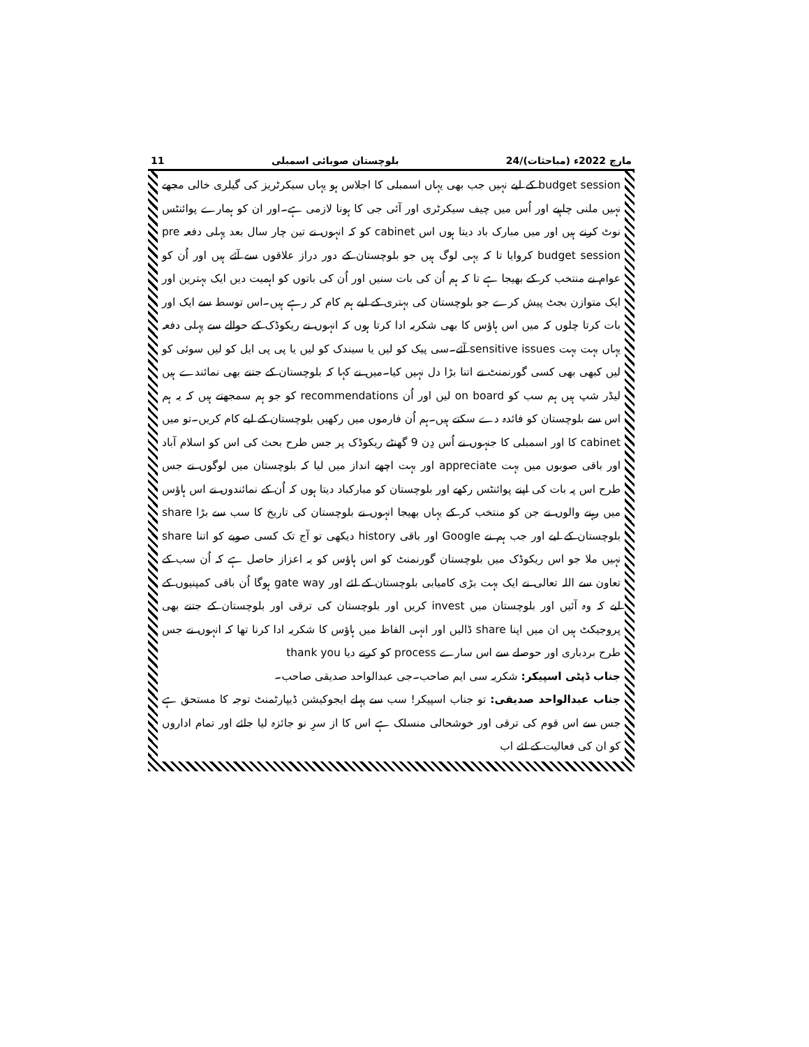11 بلوچستان صوبائی اسمبلی 24/مارچ 2022ء (مباحثات)
budget session کے لیے نہیں جب بھی یہاں اسمبلی کا اجلاس ہو یہاں سیکرٹریز کی گیلری خالی مجھے نہیں ملنی چاہیے اور اُس میں چیف سیکرٹری اور آئی جی کا ہونا لازمی ہے۔اور ان کو ہمارے پوائنٹس نوٹ کرنے ہیں اور میں مبارک باد دیتا ہوں اس cabinet کو کہ انہوں نے تین چار سال بعد پہلی دفعہ pre budget session کروایا تا کہ یہی لوگ ہیں جو بلوچستان کے دور دراز علاقوں سے آئے ہیں اور اُن کو عوام نے منتخب کر کے بھیجا ہے تا کہ ہم اُن کی بات سنیں اور اُن کی باتوں کو اہمیت دیں ایک بہترین اور ایک متوازن بجٹ پیش کرے جو بلوچستان کی بہتری کے لیے ہم کام کر رہے ہیں۔اس توسط سے ایک اور بات کرتا چلوں کہ میں اس ہاؤس کا بھی شکریہ ادا کرتا ہوں کہ انہوں نے ریکوڈک کے حوالے سے پہلی دفعہ یہاں بہت بہت sensitive issues آئے۔سی پیک کو لیں یا سیندک کو لیں یا پی پی ایل کو لیں سوئی کو لیں کبھی بھی کسی گورنمنٹ نے اتنا بڑا دل نہیں کیا۔میں نے کہا کہ بلوچستان کے جتنے بھی نمائندے ہیں لیڈر شپ ہیں ہم سب کو on board لیں اور اُن recommendations کو جو ہم سمجھتے ہیں کہ یہ ہم اس سے بلوچستان کو فائدہ دے سکتے ہیں۔ہم اُن فارموں میں رکھیں بلوچستان کے لیے کام کریں۔تو میں cabinet کا اور اسمبلی کا جنہوں نے اُس دِن 9 گھنٹے ریکوڈک پر جس طرح بحث کی اس کو اسلام آباد اور باقی صوبوں میں بہت appreciate اور بہت اچھے انداز میں لیا کہ بلوچستان میں لوگوں نے جس طرح اس پہ بات کی اپنے پوائنٹس رکھے اور بلوچستان کو مبارکباد دیتا ہوں کہ اُن کے نمائندوں نے اس ہاؤس میں رہنے والوں نے جن کو منتخب کر کے یہاں بھیجا انہوں نے بلوچستان کی تاریخ کا سب سے بڑا share بلوچستان کے لیے اور جب ہم نے Google اور باقی history دیکھی تو آج تک کسی صوبے کو اتنا share نہیں ملا جو اس ریکوڈک میں بلوچستان گورنمنٹ کو اس ہاؤس کو یہ اعزاز حاصل ہے کہ اُن سب کے تعاون سے اللہ تعالی نے ایک بہت بڑی کامیابی بلوچستان کے لئے اور gate way ہوگا اُن باقی کمپنیوں کے لیے کہ وہ آئیں اور بلوچستان میں invest کریں اور بلوچستان کی ترقی اور بلوچستان کے جتنے بھی پروجیکٹ ہیں ان میں اپنا share ڈالیں اور انہی الفاظ میں ہاؤس کا شکریہ ادا کرنا تھا کہ انہوں نے جس طرح بردباری اور حوصلے سے اس سارے process کو کرنے دیا thank you
جناب ڈپٹی اسپیکر: شکریہ سی ایم صاحب۔جی عبدالواحد صدیقی صاحب۔
جناب عبدالواحد صدیقی: تو جناب اسپیکر! سب سے پہلے ایجوکیشن ڈیپارٹمنٹ توجہ کا مستحق ہے جس سے اس قوم کی ترقی اور خوشحالی منسلک ہے اس کا از سرِ نو جائزہ لیا جائے اور تمام اداروں کو ان کی فعالیت کے لئے اب